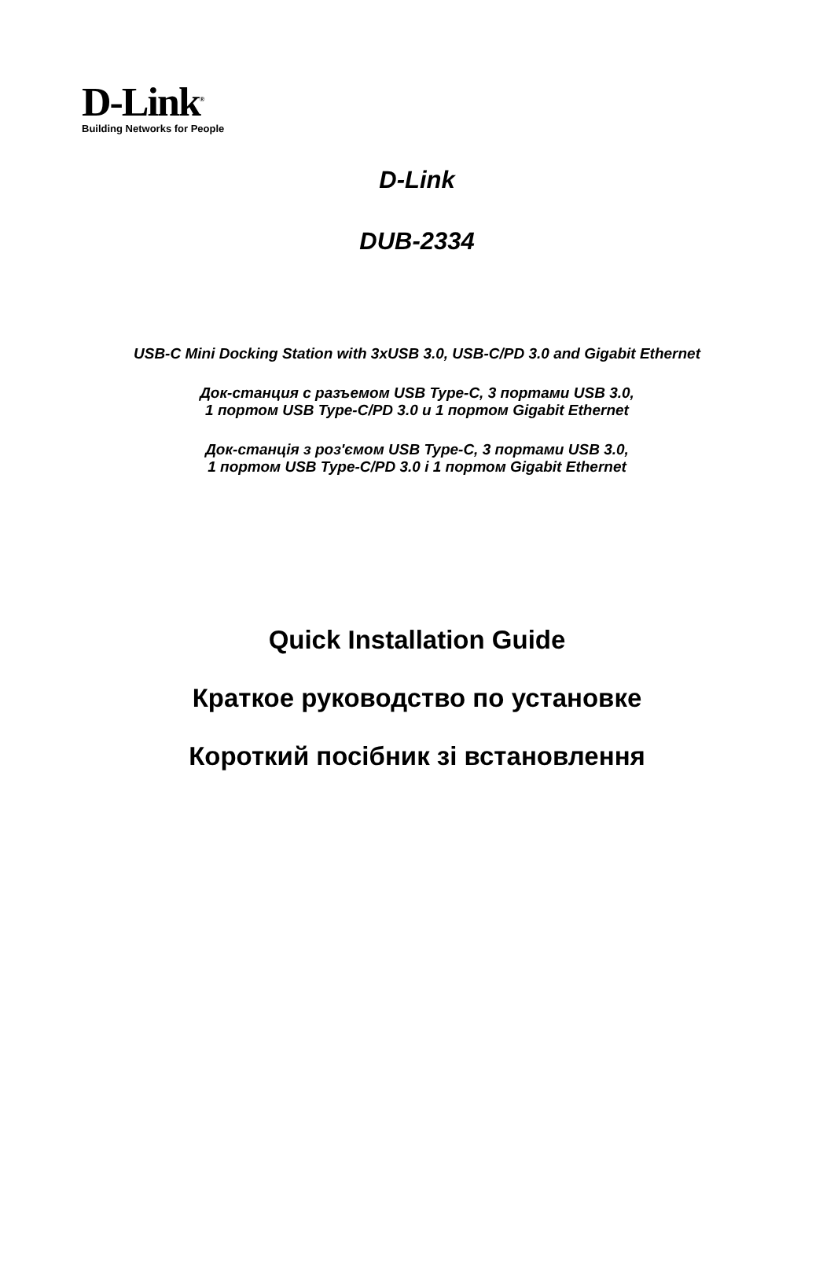D-Link<sup>®</sup>
Building Networks for People
D-Link
DUB-2334
USB-C Mini Docking Station with 3xUSB 3.0, USB-C/PD 3.0 and Gigabit Ethernet
Док-станция с разъемом USB Type-C, 3 портами USB 3.0,
1 портом USB Type-C/PD 3.0 и 1 портом Gigabit Ethernet
Док-станція з роз'ємом USB Type-C, 3 портами USB 3.0,
1 портом USB Type-C/PD 3.0 і 1 портом Gigabit Ethernet
Quick Installation Guide
Краткое руководство по установке
Короткий посібник зі встановлення